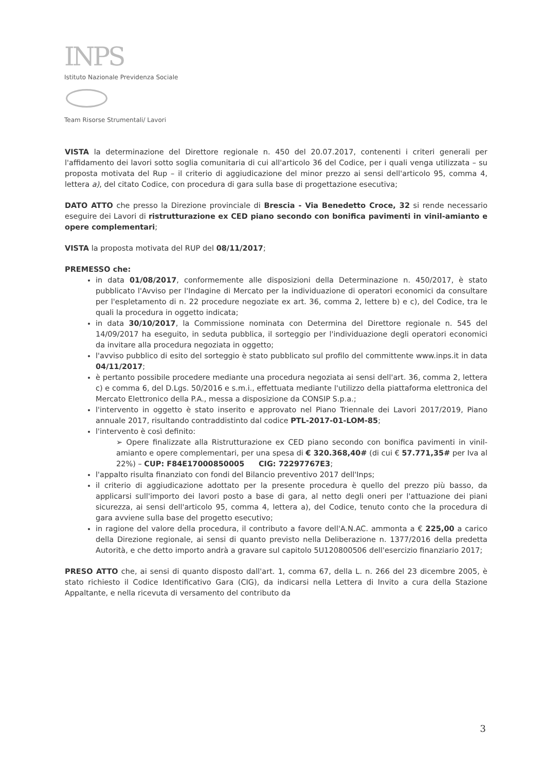INPS
Istituto Nazionale Previdenza Sociale
Team Risorse Strumentali/ Lavori
VISTA la determinazione del Direttore regionale n. 450 del 20.07.2017, contenenti i criteri generali per l'affidamento dei lavori sotto soglia comunitaria di cui all'articolo 36 del Codice, per i quali venga utilizzata – su proposta motivata del Rup – il criterio di aggiudicazione del minor prezzo ai sensi dell'articolo 95, comma 4, lettera a), del citato Codice, con procedura di gara sulla base di progettazione esecutiva;
DATO ATTO che presso la Direzione provinciale di Brescia - Via Benedetto Croce, 32 si rende necessario eseguire dei Lavori di ristrutturazione ex CED piano secondo con bonifica pavimenti in vinil-amianto e opere complementari;
VISTA la proposta motivata del RUP del 08/11/2017;
PREMESSO che:
in data 01/08/2017, conformemente alle disposizioni della Determinazione n. 450/2017, è stato pubblicato l'Avviso per l'Indagine di Mercato per la individuazione di operatori economici da consultare per l'espletamento di n. 22 procedure negoziate ex art. 36, comma 2, lettere b) e c), del Codice, tra le quali la procedura in oggetto indicata;
in data 30/10/2017, la Commissione nominata con Determina del Direttore regionale n. 545 del 14/09/2017 ha eseguito, in seduta pubblica, il sorteggio per l'individuazione degli operatori economici da invitare alla procedura negoziata in oggetto;
l'avviso pubblico di esito del sorteggio è stato pubblicato sul profilo del committente www.inps.it in data 04/11/2017;
è pertanto possibile procedere mediante una procedura negoziata ai sensi dell'art. 36, comma 2, lettera c) e comma 6, del D.Lgs. 50/2016 e s.m.i., effettuata mediante l'utilizzo della piattaforma elettronica del Mercato Elettronico della P.A., messa a disposizione da CONSIP S.p.a.;
l'intervento in oggetto è stato inserito e approvato nel Piano Triennale dei Lavori 2017/2019, Piano annuale 2017, risultando contraddistinto dal codice PTL-2017-01-LOM-85;
l'intervento è così definito:
➢ Opere finalizzate alla Ristrutturazione ex CED piano secondo con bonifica pavimenti in vinil-amianto e opere complementari, per una spesa di € 320.368,40# (di cui € 57.771,35# per Iva al 22%) – CUP: F84E17000850005 CIG: 72297767E3;
l'appalto risulta finanziato con fondi del Bilancio preventivo 2017 dell'Inps;
il criterio di aggiudicazione adottato per la presente procedura è quello del prezzo più basso, da applicarsi sull'importo dei lavori posto a base di gara, al netto degli oneri per l'attuazione dei piani sicurezza, ai sensi dell'articolo 95, comma 4, lettera a), del Codice, tenuto conto che la procedura di gara avviene sulla base del progetto esecutivo;
in ragione del valore della procedura, il contributo a favore dell'A.N.AC. ammonta a € 225,00 a carico della Direzione regionale, ai sensi di quanto previsto nella Deliberazione n. 1377/2016 della predetta Autorità, e che detto importo andrà a gravare sul capitolo 5U120800506 dell'esercizio finanziario 2017;
PRESO ATTO che, ai sensi di quanto disposto dall'art. 1, comma 67, della L. n. 266 del 23 dicembre 2005, è stato richiesto il Codice Identificativo Gara (CIG), da indicarsi nella Lettera di Invito a cura della Stazione Appaltante, e nella ricevuta di versamento del contributo da
3